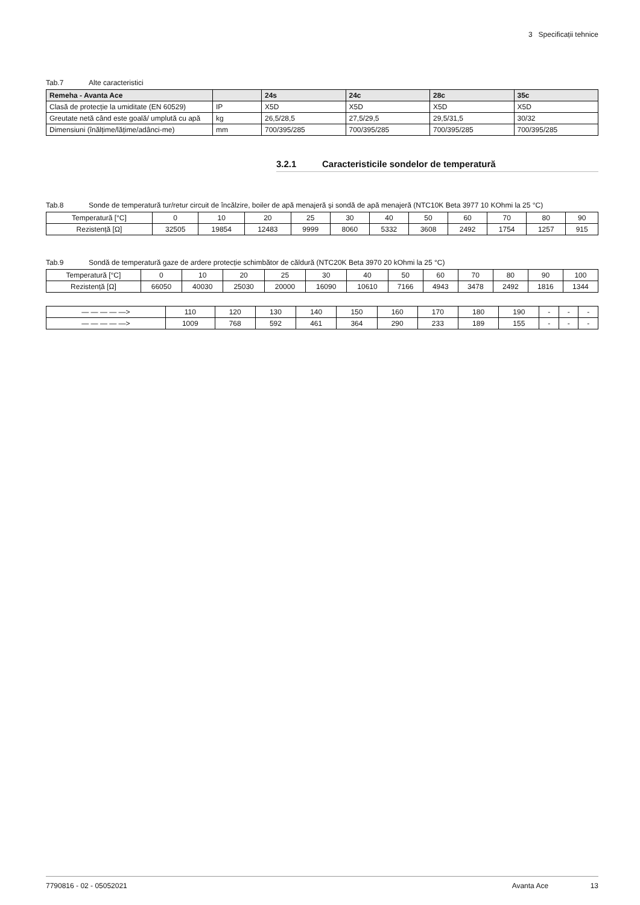3 Specificații tehnice
Tab.7 Alte caracteristici
| Remeha - Avanta Ace | | 24s | 24c | 28c | 35c |
| --- | --- | --- | --- | --- | --- |
| Clasă de protecție la umiditate (EN 60529) | IP | X5D | X5D | X5D | X5D |
| Greutate netă când este goală/ umplută cu apă | kg | 26,5/28,5 | 27,5/29,5 | 29,5/31,5 | 30/32 |
| Dimensiuni (înălțime/lățime/adânci-me) | mm | 700/395/285 | 700/395/285 | 700/395/285 | 700/395/285 |
3.2.1 Caracteristicile sondelor de temperatură
Tab.8 Sonde de temperatură tur/retur circuit de încălzire, boiler de apă menajeră și sondă de apă menajeră (NTC10K Beta 3977 10 KOhmi la 25 °C)
| Temperatură [°C] | 0 | 10 | 20 | 25 | 30 | 40 | 50 | 60 | 70 | 80 | 90 |
| Rezistență [Ω] | 32505 | 19854 | 12483 | 9999 | 8060 | 5332 | 3608 | 2492 | 1754 | 1257 | 915 |
Tab.9 Sondă de temperatură gaze de ardere protecție schimbător de căldură (NTC20K Beta 3970 20 kOhmi la 25 °C)
| Temperatură [°C] | 0 | 10 | 20 | 25 | 30 | 40 | 50 | 60 | 70 | 80 | 90 | 100 |
| Rezistență [Ω] | 66050 | 40030 | 25030 | 20000 | 16090 | 10610 | 7166 | 4943 | 3478 | 2492 | 1816 | 1344 |
| — — — — —> | 110 | 120 | 130 | 140 | 150 | 160 | 170 | 180 | 190 | - | - | - |
| — — — — —> | 1009 | 768 | 592 | 461 | 364 | 290 | 233 | 189 | 155 | - | - | - |
7790816 - 02 - 05052021 Avanta Ace 13